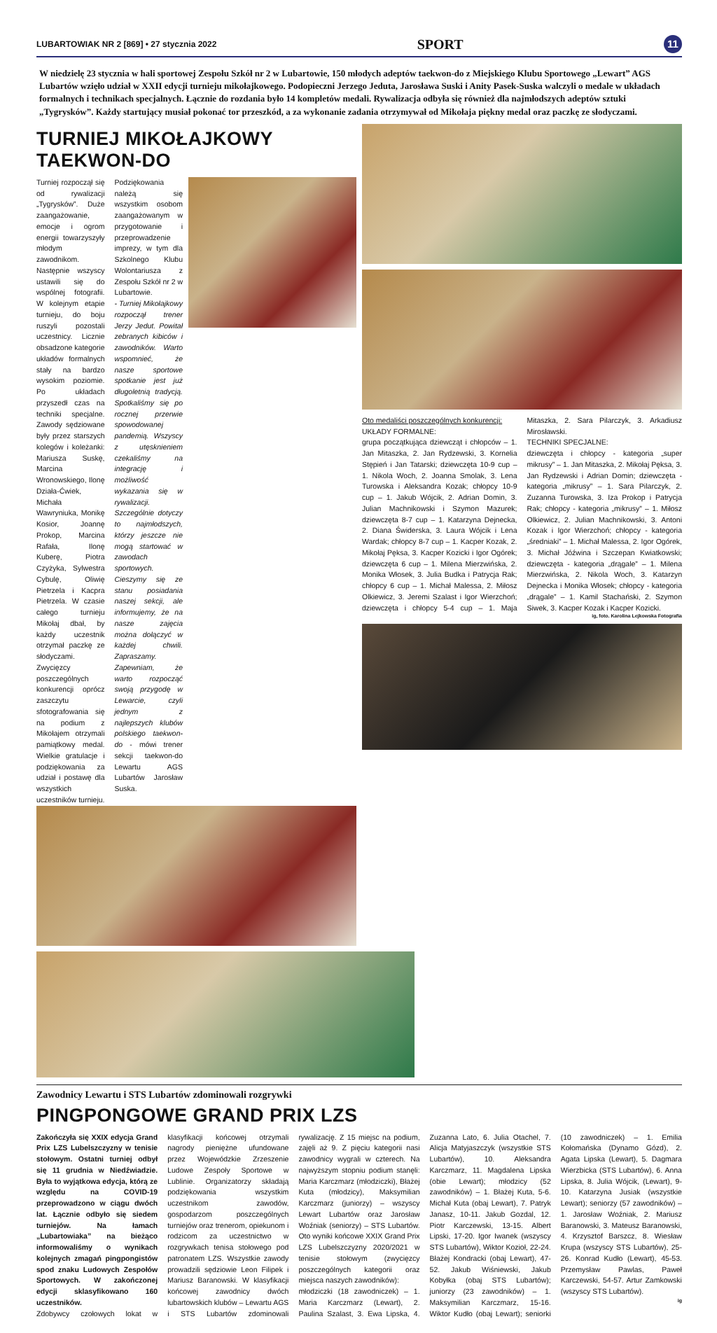LUBARTOWIAK NR 2 [869] • 27 stycznia 2022 SPORT 11
W niedzielę 23 stycznia w hali sportowej Zespołu Szkół nr 2 w Lubartowie, 150 młodych adeptów taekwon-do z Miejskiego Klubu Sportowego „Lewart” AGS Lubartów wzięło udział w XXII edycji turnieju mikołajkowego. Podopieczni Jerzego Jeduta, Jarosława Suski i Anity Pasek-Suska walczyli o medale w układach formalnych i technikach specjalnych. Łącznie do rozdania było 14 kompletów medali. Rywalizacja odbyła się również dla najmłodszych adeptów sztuki „Tygrysków”. Każdy startujący musiał pokonać tor przeszkód, a za wykonanie zadania otrzymywał od Mikołaja piękny medal oraz paczkę ze słodyczami.
TURNIEJ MIKOŁAJKOWY TAEKWON-DO
Turniej rozpoczął się od rywalizacji „Tygrysków”. Duże zaangażowanie, emocje i ogrom energii towarzyszyły młodym zawodnikom. Następnie wszyscy ustawili się do wspólnej fotografii. W kolejnym etapie turnieju, do boju ruszyli pozostali uczestnicy. Licznie obsadzone kategorie układów formalnych stały na bardzo wysokim poziomie. Po układach przyszedł czas na techniki specjalne. Zawody sędziowane były przez starszych kolegów i koleżanki: Mariusza Suskę, Marcina Wronowskiego, Ilonę Działa-Ćwiek, Michała Wawryniuka, Monikę Kosior, Joannę Prokop, Marcina Rafała, Ilonę Kuberę, Piotra Czyżyka, Sylwestra Cybulę, Oliwię Pietrzela i Kacpra Pietrzela. W czasie całego turnieju Mikołaj dbał, by każdy uczestnik otrzymał paczkę ze słodyczami. Zwycięzcy poszczególnych konkurencji oprócz zaszczytu sfotografowania się na podium z Mikołajem otrzymali pamiątkowy medal. Wielkie gratulacje i podziękowania za udział i postawę dla wszystkich uczestników turnieju. Podziękowania należą się wszystkim osobom zaangażowanym w przygotowanie i przeprowadzenie imprezy, w tym dla Szkolnego Klubu Wolontariusza z Zespołu Szkół nr 2 w Lubartowie.
- Turniej Mikołajkowy rozpoczął trener Jerzy Jedut. Powitał zebranych kibiców i zawodników. Warto wspomnieć, że nasze sportowe spotkanie jest już długoletnią tradycją. Spotkaliśmy się po rocznej przerwie spowodowanej pandemią. Wszyscy z utęsknieniem czekaliśmy na integrację i możliwość wykazania się w rywalizacji. Szczególnie dotyczy to najmłodszych, którzy jeszcze nie mogą startować w zawodach sportowych. Cieszymy się ze stanu posiadania naszej sekcji, ale informujemy, że na nasze zajęcia można dołączyć w każdej chwili. Zapraszamy. Zapewniam, że warto rozpocząć swoją przygodę w Lewarcie, czyli jednym z najlepszych klubów polskiego taekwon-do - mówi trener sekcji taekwon-do Lewartu AGS Lubartów Jarosław Suska.
Oto medaliści poszczególnych konkurencji:
UKŁADY FORMALNE:
grupa początkująca dziewcząt i chłopców – 1. Jan Mitaszka, 2. Jan Rydzewski, 3. Kornelia Stępień i Jan Tatarski; dziewczęta 10-9 cup – 1. Nikola Woch, 2. Joanna Smolak, 3. Lena Turowska i Aleksandra Kozak; chłopcy 10-9 cup – 1. Jakub Wójcik, 2. Adrian Domin, 3. Julian Machnikowski i Szymon Mazurek; dziewczęta 8-7 cup – 1. Katarzyna Dejnecka, 2. Diana Świderska, 3. Laura Wójcik i Lena Wardak; chłopcy 8-7 cup – 1. Kacper Kozak, 2. Mikołaj Pęksa, 3. Kacper Kozicki i Igor Ogórek; dziewczęta 6 cup – 1. Milena Mierzwińska, 2. Monika Włosek, 3. Julia Budka i Patrycja Rak; chłopcy 6 cup – 1. Michał Malessa, 2. Miłosz Olkiewicz, 3. Jeremi Szalast i Igor Wierzchoń; dziewczęta i chłopcy 5-4 cup – 1. Maja Mitaszka, 2. Sara Pilarczyk, 3. Arkadiusz Mirosławski.
TECHNIKI SPECJALNE:
dziewczęta i chłopcy - kategoria „super mikrusy” – 1. Jan Mitaszka, 2. Mikołaj Pęksa, 3. Jan Rydzewski i Adrian Domin; dziewczęta - kategoria „mikrusy” – 1. Sara Pilarczyk, 2. Zuzanna Turowska, 3. Iza Prokop i Patrycja Rak; chłopcy - kategoria „mikrusy” – 1. Miłosz Olkiewicz, 2. Julian Machnikowski, 3. Antoni Kozak i Igor Wierzchoń; chłopcy - kategoria „średniaki” – 1. Michał Malessa, 2. Igor Ogórek, 3. Michał Jóźwina i Szczepan Kwiatkowski; dziewczęta - kategoria „drągale” – 1. Milena Mierzwińska, 2. Nikola Woch, 3. Katarzyn Dejnecka i Monika Włosek; chłopcy - kategoria „drągale” – 1. Kamil Stachański, 2. Szymon Siwek, 3. Kacper Kozak i Kacper Kozicki.
ig, foto. Karolina Lejkowska Fotografia
Zawodnicy Lewartu i STS Lubartów zdominowali rozgrywki
PINGPONGOWE GRAND PRIX LZS
Zakończyła się XXIX edycja Grand Prix LZS Lubelszczyzny w tenisie stołowym. Ostatni turniej odbył się 11 grudnia w Niedźwiadzie. Była to wyjątkowa edycja, którą ze względu na COVID-19 przeprowadzono w ciągu dwóch lat. Łącznie odbyło się siedem turniejów. Na łamach „Lubartowiaka” na bieżąco informowaliśmy o wynikach kolejnych zmagań pingpongistów spod znaku Ludowych Zespołów Sportowych. W zakończonej edycji sklasyfikowano 160 uczestników.
Zdobywcy czołowych lokat w klasyfikacji końcowej otrzymali nagrody pieniężne ufundowane przez Wojewódzkie Zrzeszenie Ludowe Zespoły Sportowe w Lublinie. Organizatorzy składają podziękowania wszystkim uczestnikom zawodów, gospodarzom poszczególnych turniejów oraz trenerom, opiekunom i rodzicom za uczestnictwo w rozgrywkach tenisa stołowego pod patronatem LZS. Wszystkie zawody prowadzili sędziowie Leon Filipek i Mariusz Baranowski. W klasyfikacji końcowej zawodnicy dwóch lubartowskich klubów – Lewartu AGS i STS Lubartów zdominowali rywalizację. Z 15 miejsc na podium, zajęli aż 9. Z pięciu kategorii nasi zawodnicy wygrali w czterech. Na najwyższym stopniu podium stanęli: Maria Karczmarz (młodziczki), Błażej Kuta (młodzicy), Maksymilian Karczmarz (juniorzy) – wszyscy Lewart Lubartów oraz Jarosław Woźniak (seniorzy) – STS Lubartów. Oto wyniki końcowe XXIX Grand Prix LZS Lubelszczyzny 2020/2021 w tenisie stołowym (zwycięzcy poszczególnych kategorii oraz miejsca naszych zawodników):
młodziczki (18 zawodniczek) – 1. Maria Karczmarz (Lewart), 2. Paulina Szalast, 3. Ewa Lipska, 4. Zuzanna Lato, 6. Julia Otachel, 7. Alicja Matyjaszczyk (wszystkie STS Lubartów), 10. Aleksandra Karczmarz, 11. Magdalena Lipska (obie Lewart); młodzicy (52 zawodników) – 1. Błażej Kuta, 5-6. Michał Kuta (obaj Lewart), 7. Patryk Janasz, 10-11. Jakub Gozdal, 12. Piotr Karczewski, 13-15. Albert Lipski, 17-20. Igor Iwanek (wszyscy STS Lubartów), Wiktor Kozioł, 22-24. Błażej Kondracki (obaj Lewart), 47-52. Jakub Wiśniewski, Jakub Kobyłka (obaj STS Lubartów); juniorzy (23 zawodników) – 1. Maksymilian Karczmarz, 15-16. Wiktor Kudło (obaj Lewart); seniorki (10 zawodniczek) – 1. Emilia Kołomańska (Dynamo Gózd), 2. Agata Lipska (Lewart), 5. Dagmara Wierzbicka (STS Lubartów), 6. Anna Lipska, 8. Julia Wójcik, (Lewart), 9-10. Katarzyna Jusiak (wszystkie Lewart); seniorzy (57 zawodników) – 1. Jarosław Woźniak, 2. Mariusz Baranowski, 3. Mateusz Baranowski, 4. Krzysztof Barszcz, 8. Wiesław Krupa (wszyscy STS Lubartów), 25-26. Konrad Kudło (Lewart), 45-53. Przemysław Pawlas, Paweł Karczewski, 54-57. Artur Zamkowski (wszyscy STS Lubartów).
ig